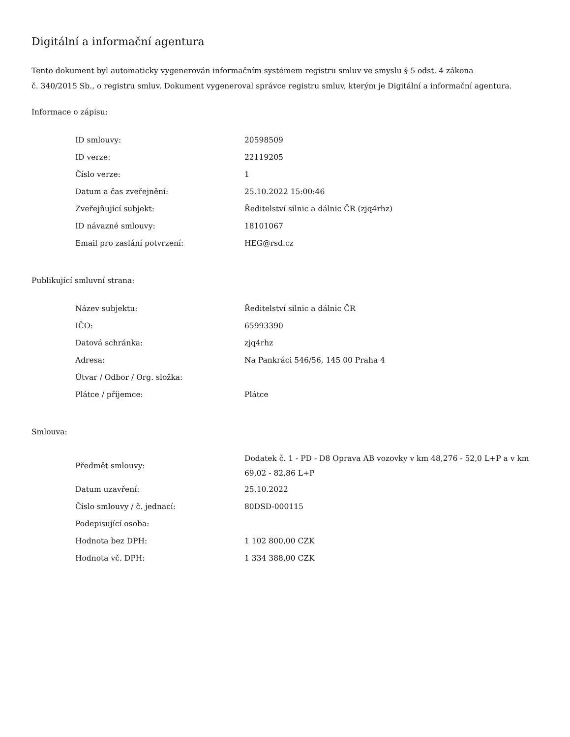Digitální a informační agentura
Tento dokument byl automaticky vygenerován informačním systémem registru smluv ve smyslu § 5 odst. 4 zákona
č. 340/2015 Sb., o registru smluv. Dokument vygeneroval správce registru smluv, kterým je Digitální a informační agentura.
Informace o zápisu:
| ID smlouvy: | 20598509 |
| ID verze: | 22119205 |
| Číslo verze: | 1 |
| Datum a čas zveřejnění: | 25.10.2022 15:00:46 |
| Zveřejňující subjekt: | Ředitelství silnic a dálnic ČR (zjq4rhz) |
| ID návazné smlouvy: | 18101067 |
| Email pro zaslání potvrzení: | HEG@rsd.cz |
Publikující smluvní strana:
| Název subjektu: | Ředitelství silnic a dálnic ČR |
| IČO: | 65993390 |
| Datová schránka: | zjq4rhz |
| Adresa: | Na Pankráci 546/56, 145 00 Praha 4 |
| Útvar / Odbor / Org. složka: | |
| Plátce / příjemce: | Plátce |
Smlouva:
| Předmět smlouvy: | Dodatek č. 1 - PD - D8 Oprava AB vozovky v km 48,276 - 52,0 L+P a v km 69,02 - 82,86 L+P |
| Datum uzavření: | 25.10.2022 |
| Číslo smlouvy / č. jednací: | 80DSD-000115 |
| Podepisující osoba: | |
| Hodnota bez DPH: | 1 102 800,00 CZK |
| Hodnota vč. DPH: | 1 334 388,00 CZK |